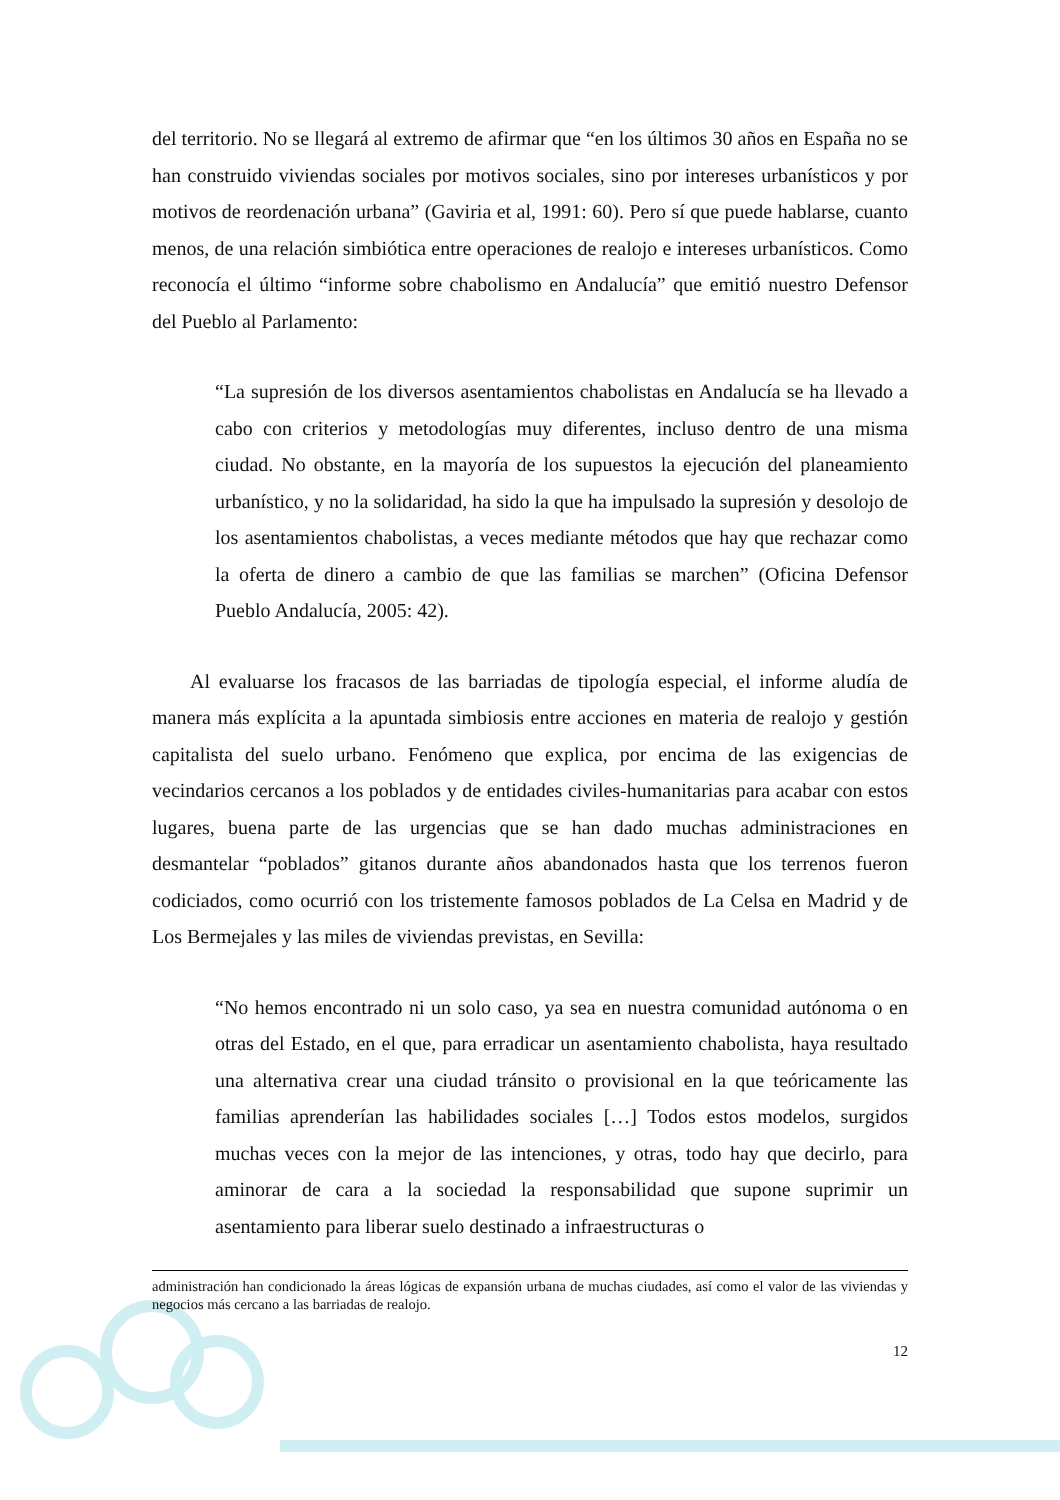del territorio. No se llegará al extremo de afirmar que “en los últimos 30 años en España no se han construido viviendas sociales por motivos sociales, sino por intereses urbanísticos y por motivos de reordenación urbana” (Gaviria et al, 1991: 60). Pero sí que puede hablarse, cuanto menos, de una relación simbiótica entre operaciones de realojo e intereses urbanísticos. Como reconocía el último “informe sobre chabolismo en Andalucía” que emitió nuestro Defensor del Pueblo al Parlamento:
“La supresión de los diversos asentamientos chabolistas en Andalucía se ha llevado a cabo con criterios y metodologías muy diferentes, incluso dentro de una misma ciudad. No obstante, en la mayoría de los supuestos la ejecución del planeamiento urbanístico, y no la solidaridad, ha sido la que ha impulsado la supresión y desolojo de los asentamientos chabolistas, a veces mediante métodos que hay que rechazar como la oferta de dinero a cambio de que las familias se marchen” (Oficina Defensor Pueblo Andalucía, 2005: 42).
Al evaluarse los fracasos de las barriadas de tipología especial, el informe aludía de manera más explícita a la apuntada simbiosis entre acciones en materia de realojo y gestión capitalista del suelo urbano. Fenómeno que explica, por encima de las exigencias de vecindarios cercanos a los poblados y de entidades civiles-humanitarias para acabar con estos lugares, buena parte de las urgencias que se han dado muchas administraciones en desmantelar “poblados” gitanos durante años abandonados hasta que los terrenos fueron codiciados, como ocurrió con los tristemente famosos poblados de La Celsa en Madrid y de Los Bermejales y las miles de viviendas previstas, en Sevilla:
“No hemos encontrado ni un solo caso, ya sea en nuestra comunidad autónoma o en otras del Estado, en el que, para erradicar un asentamiento chabolista, haya resultado una alternativa crear una ciudad tránsito o provisional en la que teóricamente las familias aprenderían las habilidades sociales […] Todos estos modelos, surgidos muchas veces con la mejor de las intenciones, y otras, todo hay que decirlo, para aminorar de cara a la sociedad la responsabilidad que supone suprimir un asentamiento para liberar suelo destinado a infraestructuras o
administración han condicionado la áreas lógicas de expansión urbana de muchas ciudades, así como el valor de las viviendas y negocios más cercano a las barriadas de realojo.
12